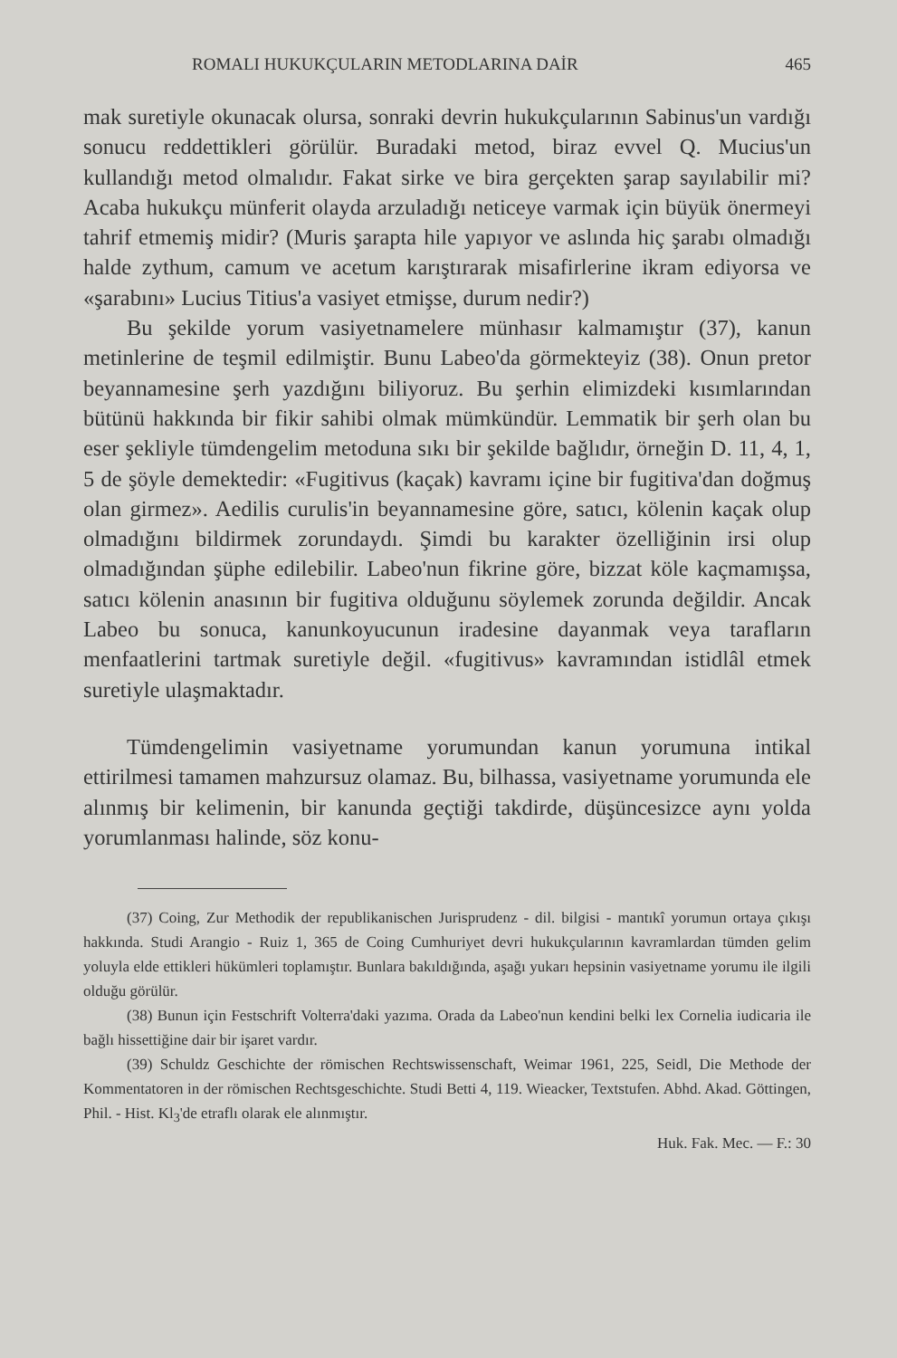ROMALI HUKUKÇULARIN METODLARINA DAİR 465
mak suretiyle okunacak olursa, sonraki devrin hukukçularının Sabinus'un vardığı sonucu reddettikleri görülür. Buradaki metod, biraz evvel Q. Mucius'un kullandığı metod olmalıdır. Fakat sirke ve bira gerçekten şarap sayılabilir mi? Acaba hukukçu münferit olayda arzuladığı neticeye varmak için büyük önermeyi tahrif etmemiş midir? (Muris şarapta hile yapıyor ve aslında hiç şarabı olmadığı halde zythum, camum ve acetum karıştırarak misafirlerine ikram ediyorsa ve «şarabını» Lucius Titius'a vasiyet etmişse, durum nedir?)
Bu şekilde yorum vasiyetnamelere münhasır kalmamıştır (37), kanun metinlerine de teşmil edilmiştir. Bunu Labeo'da görmekteyiz (38). Onun pretor beyannamesine şerh yazdığını biliyoruz. Bu şerhin elimizdeki kısımlarından bütünü hakkında bir fikir sahibi olmak mümkündür. Lemmatik bir şerh olan bu eser şekliyle tümdengelim metoduna sıkı bir şekilde bağlıdır, örneğin D. 11, 4, 1, 5 de şöyle demektedir: «Fugitivus (kaçak) kavramı içine bir fugitiva'dan doğmuş olan girmez». Aedilis curulis'in beyannamesine göre, satıcı, kölenin kaçak olup olmadığını bildirmek zorundaydı. Şimdi bu karakter özelliğinin irsi olup olmadığından şüphe edilebilir. Labeo'nun fikrine göre, bizzat köle kaçmamışsa, satıcı kölenin anasının bir fugitiva olduğunu söylemek zorunda değildir. Ancak Labeo bu sonuca, kanunkoyucunun iradesine dayanmak veya tarafların menfaatlerini tartmak suretiyle değil. «fugitivus» kavramından istidlâl etmek suretiyle ulaşmaktadır.
Tümdengelimin vasiyetname yorumundan kanun yorumuna intikal ettirilmesi tamamen mahzursuz olamaz. Bu, bilhassa, vasiyetname yorumunda ele alınmış bir kelimenin, bir kanunda geçtiği takdirde, düşüncesizce aynı yolda yorumlanması halinde, söz konu-
(37) Coing, Zur Methodik der republikanischen Jurisprudenz - dil. bilgisi - mantıkî yorumun ortaya çıkışı hakkında. Studi Arangio - Ruiz 1, 365 de Coing Cumhuriyet devri hukukçularının kavramlardan tümden gelim yoluyla elde ettikleri hükümleri toplamıştır. Bunlara bakıldığında, aşağı yukarı hepsinin vasiyetname yorumu ile ilgili olduğu görülür.
(38) Bunun için Festschrift Volterra'daki yazıma. Orada da Labeo'nun kendini belki lex Cornelia iudicaria ile bağlı hissettiğine dair bir işaret vardır.
(39) Schuldz Geschichte der römischen Rechtswissenschaft, Weimar 1961, 225, Seidl, Die Methode der Kommentatoren in der römischen Rechtsgeschichte. Studi Betti 4, 119. Wieacker, Textstufen. Abhd. Akad. Göttingen, Phil. - Hist. Kl<sub>3</sub>'de etraflı olarak ele alınmıştır.
Huk. Fak. Mec. — F.: 30